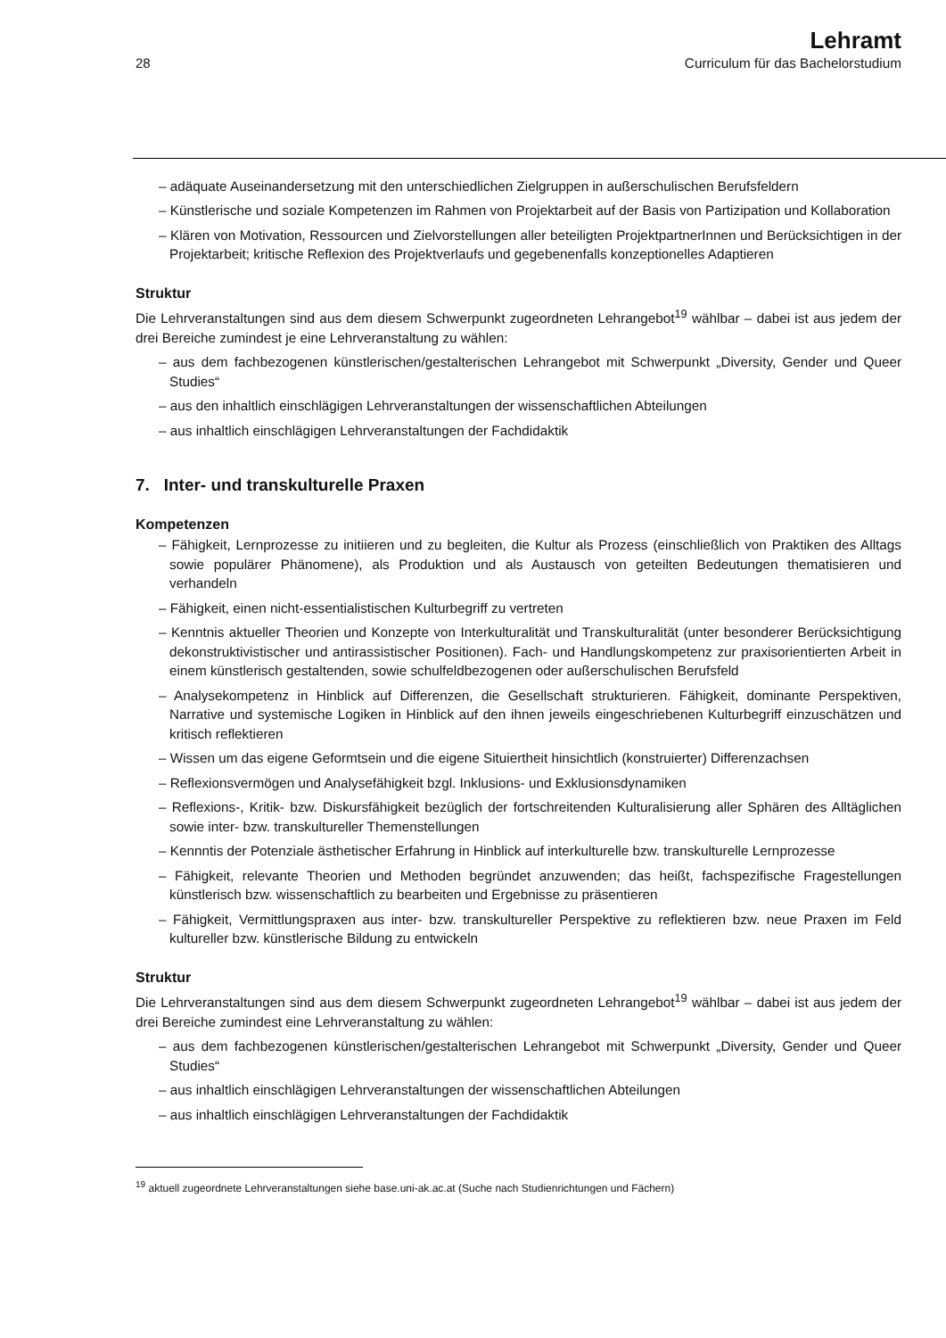28
Lehramt
Curriculum für das Bachelorstudium
– adäquate Auseinandersetzung mit den unterschiedlichen Zielgruppen in außerschulischen Berufsfeldern
– Künstlerische und soziale Kompetenzen im Rahmen von Projektarbeit auf der Basis von Partizipation und Kollaboration
– Klären von Motivation, Ressourcen und Zielvorstellungen aller beteiligten ProjektpartnerInnen und Berücksichtigen in der Projektarbeit; kritische Reflexion des Projektverlaufs und gegebenenfalls konzeptionelles Adaptieren
Struktur
Die Lehrveranstaltungen sind aus dem diesem Schwerpunkt zugeordneten Lehrangebot<sup>19</sup> wählbar – dabei ist aus jedem der drei Bereiche zumindest je eine Lehrveranstaltung zu wählen:
– aus dem fachbezogenen künstlerischen/gestalterischen Lehrangebot mit Schwerpunkt „Diversity, Gender und Queer Studies“
– aus den inhaltlich einschlägigen Lehrveranstaltungen der wissenschaftlichen Abteilungen
– aus inhaltlich einschlägigen Lehrveranstaltungen der Fachdidaktik
7. Inter- und transkulturelle Praxen
Kompetenzen
– Fähigkeit, Lernprozesse zu initiieren und zu begleiten, die Kultur als Prozess (einschließlich von Praktiken des Alltags sowie populärer Phänomene), als Produktion und als Austausch von geteilten Bedeutungen thematisieren und verhandeln
– Fähigkeit, einen nicht-essentialistischen Kulturbegriff zu vertreten
– Kenntnis aktueller Theorien und Konzepte von Interkulturalität und Transkulturalität (unter besonderer Berücksichtigung dekonstruktivistischer und antirassistischer Positionen). Fach- und Handlungskompetenz zur praxisorientierten Arbeit in einem künstlerisch gestaltenden, sowie schulfeldbezogenen oder außerschulischen Berufsfeld
– Analysekompetenz in Hinblick auf Differenzen, die Gesellschaft strukturieren. Fähigkeit, dominante Perspektiven, Narrative und systemische Logiken in Hinblick auf den ihnen jeweils eingeschriebenen Kulturbegriff einzuschätzen und kritisch reflektieren
– Wissen um das eigene Geformtsein und die eigene Situiertheit hinsichtlich (konstruierter) Differenzachsen
– Reflexionsvermögen und Analysefähigkeit bzgl. Inklusions- und Exklusionsdynamiken
– Reflexions-, Kritik- bzw. Diskursfähigkeit bezüglich der fortschreitenden Kulturalisierung aller Sphären des Alltäglichen sowie inter- bzw. transkultureller Themenstellungen
– Kennntis der Potenziale ästhetischer Erfahrung in Hinblick auf interkulturelle bzw. transkulturelle Lernprozesse
– Fähigkeit, relevante Theorien und Methoden begründet anzuwenden; das heißt, fachspezifische Fragestellungen künstlerisch bzw. wissenschaftlich zu bearbeiten und Ergebnisse zu präsentieren
– Fähigkeit, Vermittlungspraxen aus inter- bzw. transkultureller Perspektive zu reflektieren bzw. neue Praxen im Feld kultureller bzw. künstlerische Bildung zu entwickeln
Struktur
Die Lehrveranstaltungen sind aus dem diesem Schwerpunkt zugeordneten Lehrangebot<sup>19</sup> wählbar – dabei ist aus jedem der drei Bereiche zumindest eine Lehrveranstaltung zu wählen:
– aus dem fachbezogenen künstlerischen/gestalterischen Lehrangebot mit Schwerpunkt „Diversity, Gender und Queer Studies“
– aus inhaltlich einschlägigen Lehrveranstaltungen der wissenschaftlichen Abteilungen
– aus inhaltlich einschlägigen Lehrveranstaltungen der Fachdidaktik
<sup>19</sup> aktuell zugeordnete Lehrveranstaltungen siehe base.uni-ak.ac.at (Suche nach Studienrichtungen und Fächern)